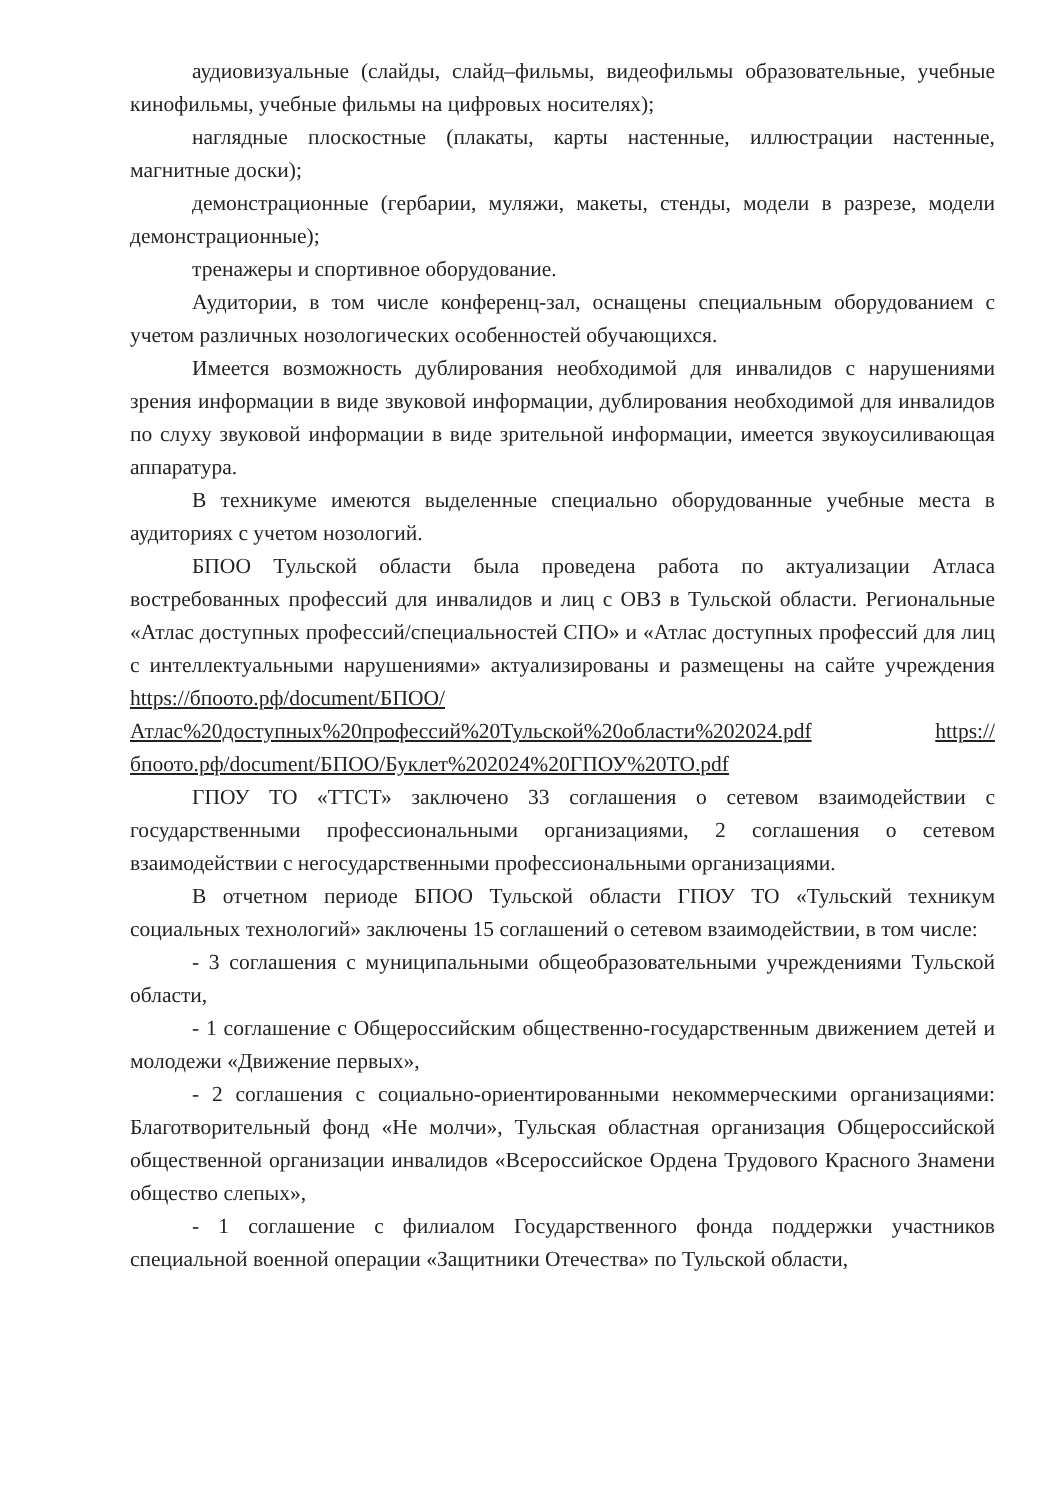аудиовизуальные (слайды, слайд–фильмы, видеофильмы образовательные, учебные кинофильмы, учебные фильмы на цифровых носителях);
наглядные плоскостные (плакаты, карты настенные, иллюстрации настенные, магнитные доски);
демонстрационные (гербарии, муляжи, макеты, стенды, модели в разрезе, модели демонстрационные);
тренажеры и спортивное оборудование.
Аудитории, в том числе конференц-зал, оснащены специальным оборудованием с учетом различных нозологических особенностей обучающихся.
Имеется возможность дублирования необходимой для инвалидов с нарушениями зрения информации в виде звуковой информации, дублирования необходимой для инвалидов по слуху звуковой информации в виде зрительной информации, имеется звукоусиливающая аппаратура.
В техникуме имеются выделенные специально оборудованные учебные места в аудиториях с учетом нозологий.
БПОО Тульской области была проведена работа по актуализации Атласа востребованных профессий для инвалидов и лиц с ОВЗ в Тульской области. Региональные «Атлас доступных профессий/специальностей СПО» и «Атлас доступных профессий для лиц с интеллектуальными нарушениями» актуализированы и размещены на сайте учреждения https://бпоото.рф/document/БПОО/Атлас%20доступных%20профессий%20Тульской%20области%202024.pdf https://бпоото.рф/document/БПОО/Буклет%202024%20ГПОУ%20ТО.pdf
ГПОУ ТО «ТТСТ» заключено 33 соглашения о сетевом взаимодействии с государственными профессиональными организациями, 2 соглашения о сетевом взаимодействии с негосударственными профессиональными организациями.
В отчетном периоде БПОО Тульской области ГПОУ ТО «Тульский техникум социальных технологий» заключены 15 соглашений о сетевом взаимодействии, в том числе:
- 3 соглашения с муниципальными общеобразовательными учреждениями Тульской области,
- 1 соглашение с Общероссийским общественно-государственным движением детей и молодежи «Движение первых»,
- 2 соглашения с социально-ориентированными некоммерческими организациями: Благотворительный фонд «Не молчи», Тульская областная организация Общероссийской общественной организации инвалидов «Всероссийское Ордена Трудового Красного Знамени общество слепых»,
- 1 соглашение с филиалом Государственного фонда поддержки участников специальной военной операции «Защитники Отечества» по Тульской области,